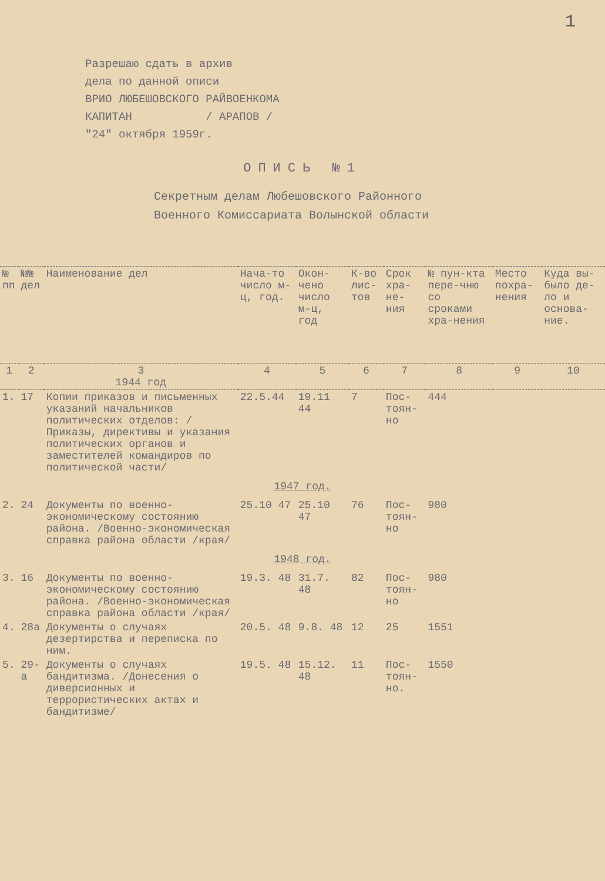1
Разрешаю сдать в архив
дела по данной описи
ВРИО ЛЮБЕШОВСКОГО РАЙВОЕНКОМА
КАПИТАН / АРАПОВ /
"24" октября 1959г.
ОПИСЬ №1
Секретным делам Любешовского Районного
Военного Комиссариата Волынской области
| № пп | №№ дел | Наименование дел | Нача-то число м-ц, год. | Окон-чено число м-ц, год | К-во лис-тов | Срок хра-не-ния | № пун-кта пере-чню со сроками хра-нения | Место похра-нения | Куда вы-было де-ло и основа-ние. |
| --- | --- | --- | --- | --- | --- | --- | --- | --- | --- |
| 1 | 2 | 3 1944 год | 4 | 5 | 6 | 7 | 8 | 9 | 10 |
| 1. | 17 | Копии приказов и письменных указаний начальников политических отделов: /Приказы, директивы и указания политических органов и заместителей командиров по политической части/ | 22.5.44 | 19.11 44 | 7 | Пос-тоян-но | 444 | | |
| 1947 год. | | | | | | | | | |
| 2. | 24 | Документы по военно-экономическому состоянию района. /Военно-экономическая справка района области /края/ | 25.10 47 | 25.10 47 | 76 | Пос-тоян-но | 980 | | |
| 1948 год. | | | | | | | | | |
| 3. | 16 | Документы по военно-экономическому состоянию района. /Военно-экономическая справка района области /края/ | 19.3. 48 | 31.7. 48 | 82 | Пос-тоян-но | 980 | | |
| 4. | 28а | Документы о случаях дезертирства и переписка по ним. | 20.5. 48 | 9.8. 48 | 12 | 25 | 1551 | | |
| 5. | 29-а | Документы о случаях бандитизма. /Донесения о диверсионных и террористических актах и бандитизме/ | 19.5. 48 | 15.12. 48 | 11 | Пос-тоян-но. | 1550 | | |